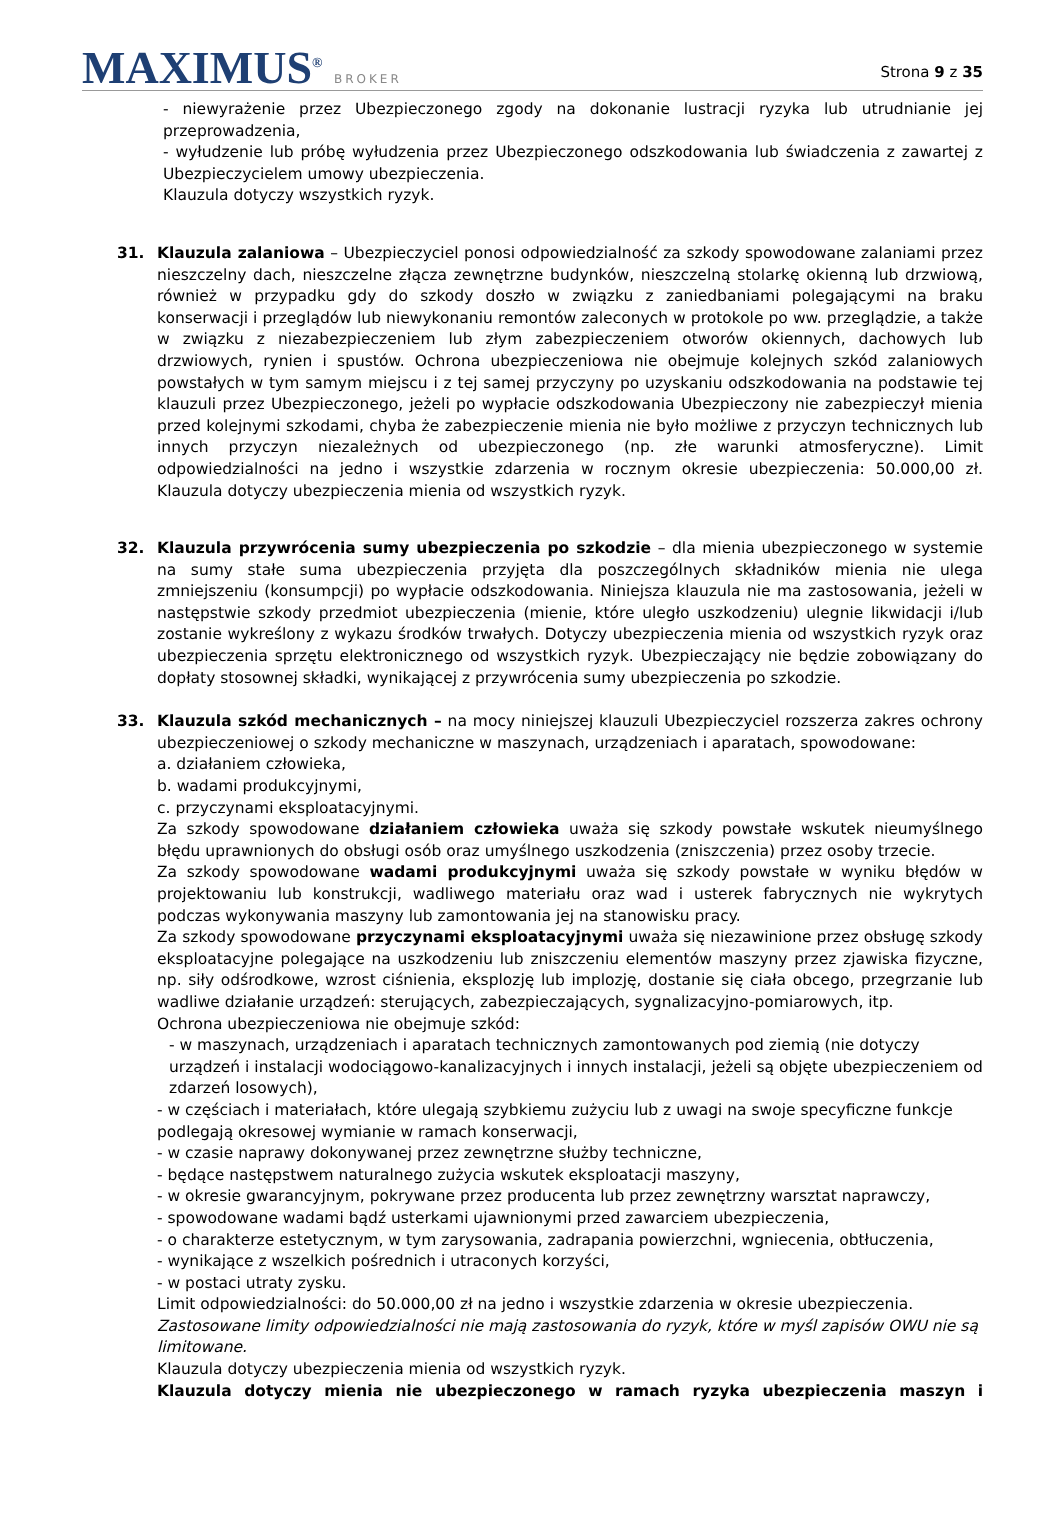MAXIMUS<sup>®</sup> BROKER
Strona 9 z 35
- niewyrażenie przez Ubezpieczonego zgody na dokonanie lustracji ryzyka lub utrudnianie jej przeprowadzenia,
- wyłudzenie lub próbę wyłudzenia przez Ubezpieczonego odszkodowania lub świadczenia z zawartej z Ubezpieczycielem umowy ubezpieczenia.
Klauzula dotyczy wszystkich ryzyk.
31. Klauzula zalaniowa – Ubezpieczyciel ponosi odpowiedzialność za szkody spowodowane zalaniami przez nieszczelny dach, nieszczelne złącza zewnętrzne budynków, nieszczelną stolarkę okienną lub drzwiową, również w przypadku gdy do szkody doszło w związku z zaniedbaniami polegającymi na braku konserwacji i przeglądów lub niewykonaniu remontów zaleconych w protokole po ww. przeglądzie, a także w związku z niezabezpieczeniem lub złym zabezpieczeniem otworów okiennych, dachowych lub drzwiowych, rynien i spustów. Ochrona ubezpieczeniowa nie obejmuje kolejnych szkód zalaniowych powstałych w tym samym miejscu i z tej samej przyczyny po uzyskaniu odszkodowania na podstawie tej klauzuli przez Ubezpieczonego, jeżeli po wypłacie odszkodowania Ubezpieczony nie zabezpieczył mienia przed kolejnymi szkodami, chyba że zabezpieczenie mienia nie było możliwe z przyczyn technicznych lub innych przyczyn niezależnych od ubezpieczonego (np. złe warunki atmosferyczne). Limit odpowiedzialności na jedno i wszystkie zdarzenia w rocznym okresie ubezpieczenia: 50.000,00 zł. Klauzula dotyczy ubezpieczenia mienia od wszystkich ryzyk.
32. Klauzula przywrócenia sumy ubezpieczenia po szkodzie – dla mienia ubezpieczonego w systemie na sumy stałe suma ubezpieczenia przyjęta dla poszczególnych składników mienia nie ulega zmniejszeniu (konsumpcji) po wypłacie odszkodowania. Niniejsza klauzula nie ma zastosowania, jeżeli w następstwie szkody przedmiot ubezpieczenia (mienie, które uległo uszkodzeniu) ulegnie likwidacji i/lub zostanie wykreślony z wykazu środków trwałych. Dotyczy ubezpieczenia mienia od wszystkich ryzyk oraz ubezpieczenia sprzętu elektronicznego od wszystkich ryzyk. Ubezpieczający nie będzie zobowiązany do dopłaty stosownej składki, wynikającej z przywrócenia sumy ubezpieczenia po szkodzie.
33. Klauzula szkód mechanicznych – na mocy niniejszej klauzuli Ubezpieczyciel rozszerza zakres ochrony ubezpieczeniowej o szkody mechaniczne w maszynach, urządzeniach i aparatach, spowodowane:
a. działaniem człowieka,
b. wadami produkcyjnymi,
c. przyczynami eksploatacyjnymi.
Za szkody spowodowane działaniem człowieka uważa się szkody powstałe wskutek nieumyślnego błędu uprawnionych do obsługi osób oraz umyślnego uszkodzenia (zniszczenia) przez osoby trzecie.
Za szkody spowodowane wadami produkcyjnymi uważa się szkody powstałe w wyniku błędów w projektowaniu lub konstrukcji, wadliwego materiału oraz wad i usterek fabrycznych nie wykrytych podczas wykonywania maszyny lub zamontowania jej na stanowisku pracy.
Za szkody spowodowane przyczynami eksploatacyjnymi uważa się niezawinione przez obsługę szkody eksploatacyjne polegające na uszkodzeniu lub zniszczeniu elementów maszyny przez zjawiska fizyczne, np. siły odśrodkowe, wzrost ciśnienia, eksplozję lub implozję, dostanie się ciała obcego, przegrzanie lub wadliwe działanie urządzeń: sterujących, zabezpieczających, sygnalizacyjno-pomiarowych, itp.
Ochrona ubezpieczeniowa nie obejmuje szkód:
- w maszynach, urządzeniach i aparatach technicznych zamontowanych pod ziemią (nie dotyczy urządzeń i instalacji wodociągowo-kanalizacyjnych i innych instalacji, jeżeli są objęte ubezpieczeniem od zdarzeń losowych),
- w częściach i materiałach, które ulegają szybkiemu zużyciu lub z uwagi na swoje specyficzne funkcje podlegają okresowej wymianie w ramach konserwacji,
- w czasie naprawy dokonywanej przez zewnętrzne służby techniczne,
- będące następstwem naturalnego zużycia wskutek eksploatacji maszyny,
- w okresie gwarancyjnym, pokrywane przez producenta lub przez zewnętrzny warsztat naprawczy,
- spowodowane wadami bądź usterkami ujawnionymi przed zawarciem ubezpieczenia,
- o charakterze estetycznym, w tym zarysowania, zadrapania powierzchni, wgniecenia, obtłuczenia,
- wynikające z wszelkich pośrednich i utraconych korzyści,
- w postaci utraty zysku.
Limit odpowiedzialności: do 50.000,00 zł na jedno i wszystkie zdarzenia w okresie ubezpieczenia.
Zastosowane limity odpowiedzialności nie mają zastosowania do ryzyk, które w myśl zapisów OWU nie są limitowane.
Klauzula dotyczy ubezpieczenia mienia od wszystkich ryzyk.
Klauzula dotyczy mienia nie ubezpieczonego w ramach ryzyka ubezpieczenia maszyn i